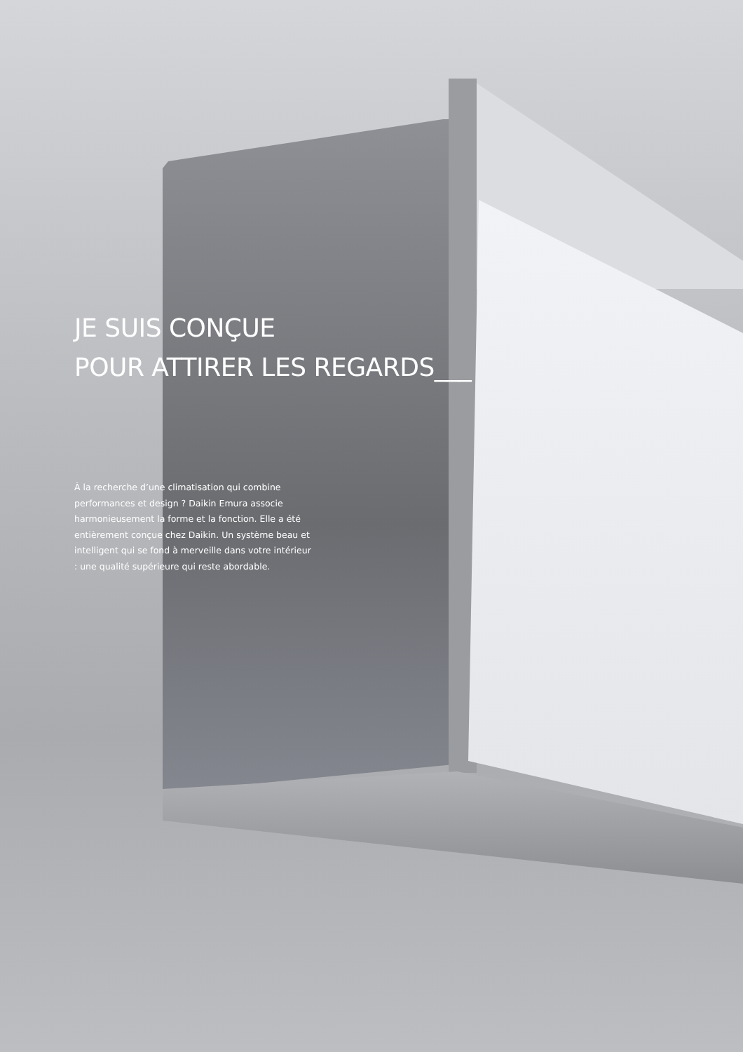JE SUIS CONÇUE
POUR ATTIRER LES REGARDS___
À la recherche d’une climatisation qui combine performances et design ? Daikin Emura associe harmonieusement la forme et la fonction. Elle a été entièrement conçue chez Daikin. Un système beau et intelligent qui se fond à merveille dans votre intérieur : une qualité supérieure qui reste abordable.